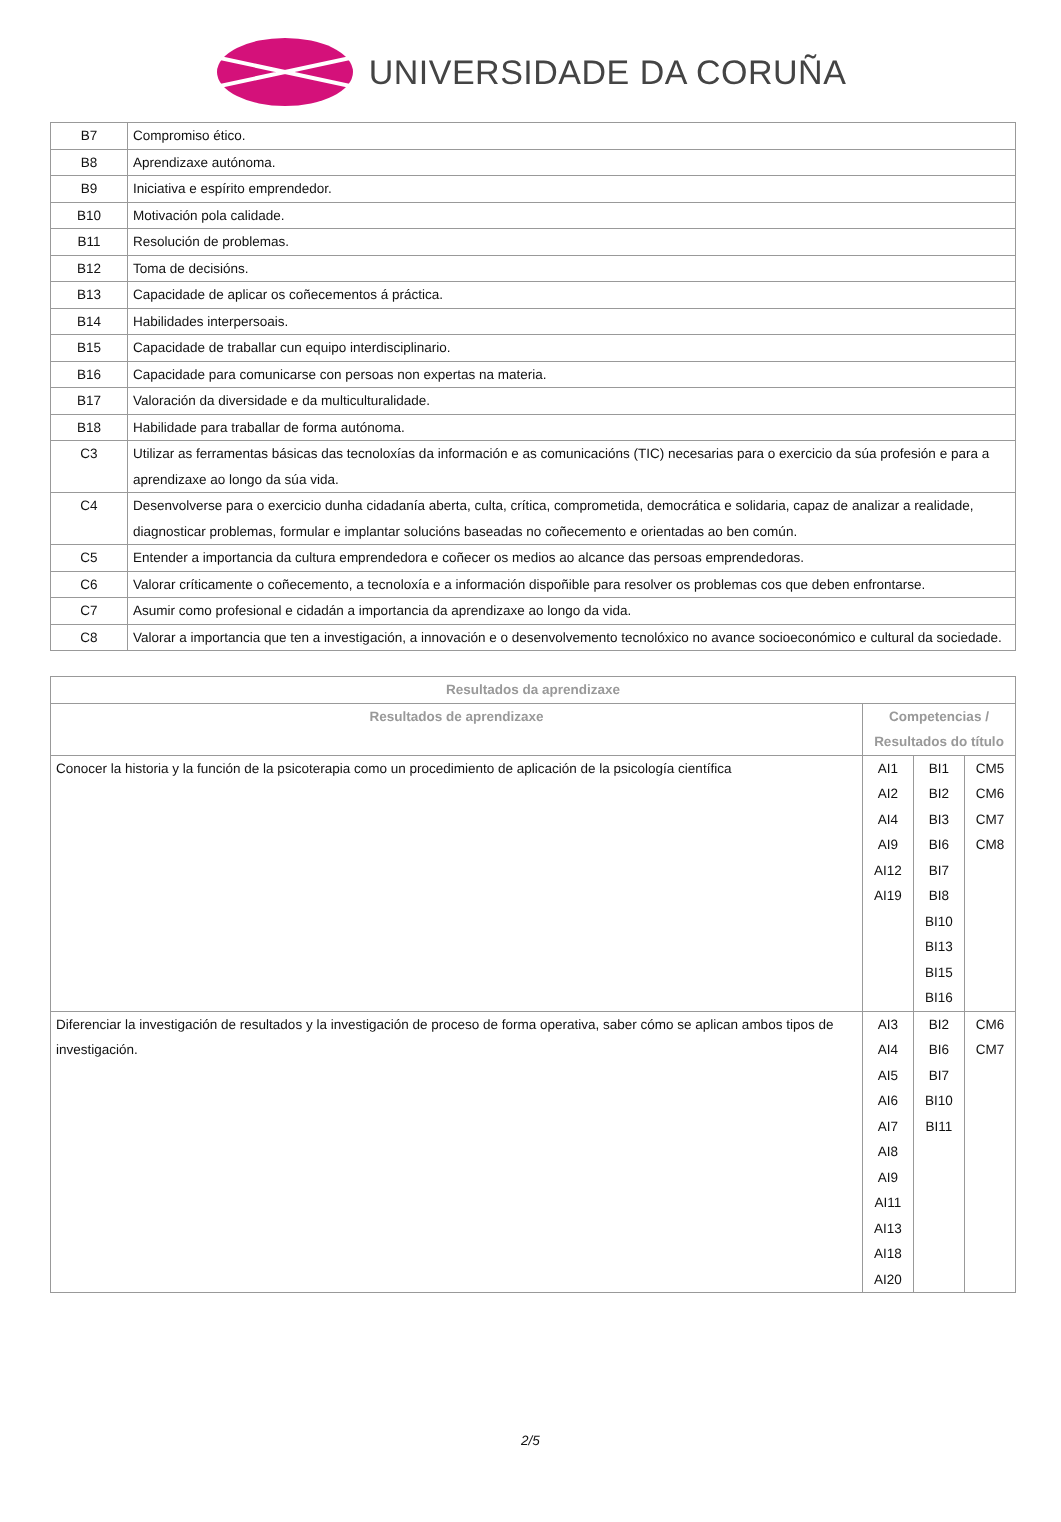UNIVERSIDADE DA CORUÑA
| B7 | Compromiso ético. |
| B8 | Aprendizaxe autónoma. |
| B9 | Iniciativa e espírito emprendedor. |
| B10 | Motivación pola calidade. |
| B11 | Resolución de problemas. |
| B12 | Toma de decisións. |
| B13 | Capacidade de aplicar os coñecementos á práctica. |
| B14 | Habilidades interpersoais. |
| B15 | Capacidade de traballar cun equipo interdisciplinario. |
| B16 | Capacidade para comunicarse con persoas non expertas na materia. |
| B17 | Valoración da diversidade e da multiculturalidade. |
| B18 | Habilidade para traballar de forma autónoma. |
| C3 | Utilizar as ferramentas básicas das tecnoloxías da información e as comunicacións (TIC) necesarias para o exercicio da súa profesión e para a aprendizaxe ao longo da súa vida. |
| C4 | Desenvolverse para o exercicio dunha cidadanía aberta, culta, crítica, comprometida, democrática e solidaria, capaz de analizar a realidade, diagnosticar problemas, formular e implantar solucións baseadas no coñecemento e orientadas ao ben común. |
| C5 | Entender a importancia da cultura emprendedora e coñecer os medios ao alcance das persoas emprendedoras. |
| C6 | Valorar críticamente o coñecemento, a tecnoloxía e a información dispoñible para resolver os problemas cos que deben enfrontarse. |
| C7 | Asumir como profesional e cidadán a importancia da aprendizaxe ao longo da vida. |
| C8 | Valorar a importancia que ten a investigación, a innovación e o desenvolvemento tecnolóxico no avance socioeconómico e cultural da sociedade. |
| Resultados da aprendizaxe | | | |
| --- | --- | --- | --- |
| Resultados de aprendizaxe | Competencias / Resultados do título | | |
| Conocer la historia y la función de la psicoterapia como un procedimiento de aplicación de la psicología científica | AI1 AI2 AI4 AI9 AI12 AI19 | BI1 BI2 BI3 BI6 BI7 BI8 BI10 BI13 BI15 BI16 | CM5 CM6 CM7 CM8 |
| Diferenciar la investigación de resultados y la investigación de proceso de forma operativa, saber cómo se aplican ambos tipos de investigación. | AI3 AI4 AI5 AI6 AI7 AI8 AI9 AI11 AI13 AI18 AI20 | BI2 BI6 BI7 BI10 BI11 | CM6 CM7 |
2/5